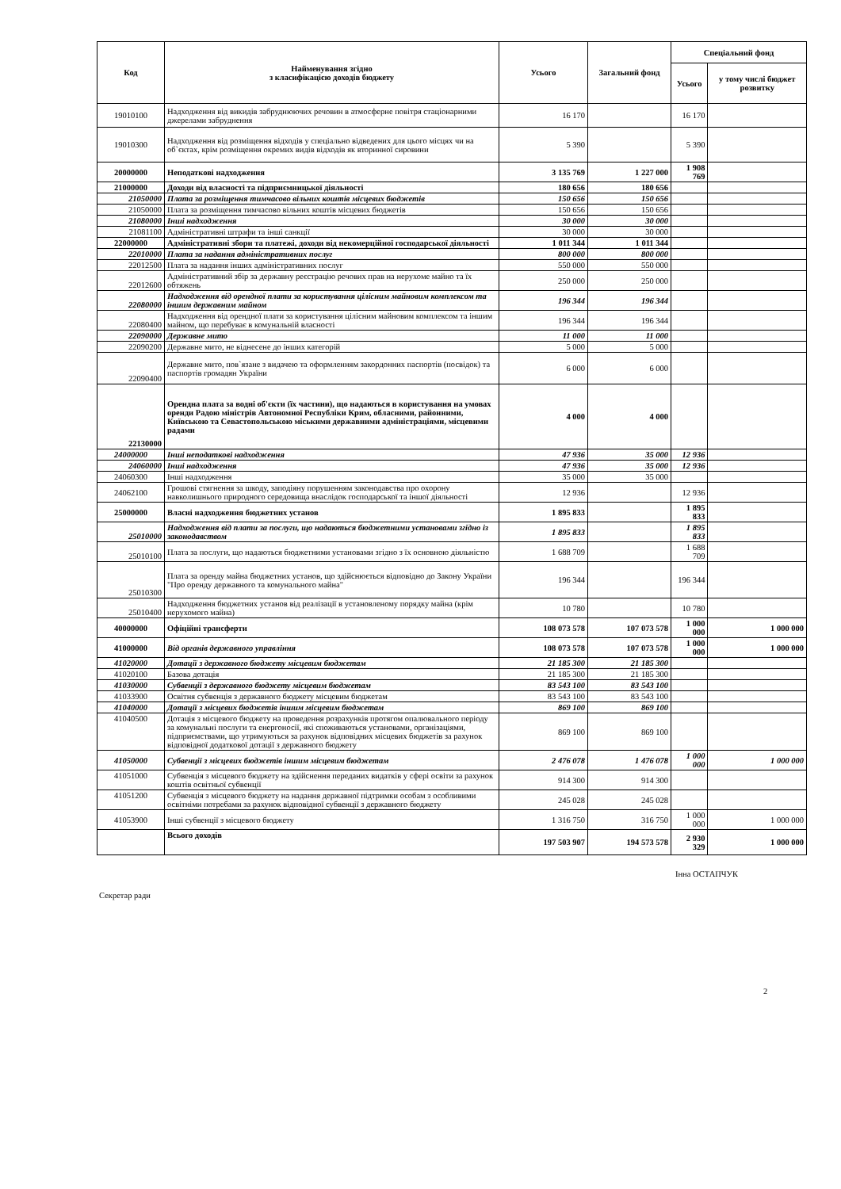| Код | Найменування згідно з класифікацією доходів бюджету | Усього | Загальний фонд | Спеціальний фонд | |
| --- | --- | --- | --- | --- | --- |
| | | | | Усього | у тому числі бюджет розвитку |
| 19010100 | Надходження від викидів забруднюючих речовин в атмосферне повітря стаціонарними джерелами забруднення | 16 170 | | 16 170 | |
| 19010300 | Надходження від розміщення відходів у спеціально відведених для цього місцях чи на об`єктах, крім розміщення окремих видів відходів як вторинної сировини | 5 390 | | 5 390 | |
| 20000000 | Неподаткові надходження | 3 135 769 | 1 227 000 | 1 908 769 | |
| 21000000 | Доходи від власності та підприємницької діяльності | 180 656 | 180 656 | | |
| 21050000 | Плата за розміщення тимчасово вільних коштів місцевих бюджетів | 150 656 | 150 656 | | |
| 21050000 | Плата за розміщення тимчасово вільних коштів місцевих бюджетів | 150 656 | 150 656 | | |
| 21080000 | Інші надходження | 30 000 | 30 000 | | |
| 21081100 | Адміністративні штрафи та інші санкції | 30 000 | 30 000 | | |
| 22000000 | Адміністративні збори та платежі, доходи від некомерційної господарської діяльності | 1 011 344 | 1 011 344 | | |
| 22010000 | Плата за надання адміністративних послуг | 800 000 | 800 000 | | |
| 22012500 | Плата за надання інших адміністративних послуг | 550 000 | 550 000 | | |
| 22012600 | Адміністративний збір за державну реєстрацію речових прав на нерухоме майно та їх обтяжень | 250 000 | 250 000 | | |
| 22080000 | Надходження від орендної плати за користування цілісним майновим комплексом та іншим державним майном | 196 344 | 196 344 | | |
| 22080400 | Надходження від орендної плати за користування цілісним майновим комплексом та іншим майном, що перебуває в комунальній власності | 196 344 | 196 344 | | |
| 22090000 | Державне мито | 11 000 | 11 000 | | |
| 22090200 | Державне мито, не віднесене до інших категорій | 5 000 | 5 000 | | |
| 22090400 | Державне мито, пов`язане з видачею та оформленням закордонних паспортів (посвідок) та паспортів громадян України | 6 000 | 6 000 | | |
| 22130000 | Орендна плата за водні об'єкти (їх частини), що надаються в користування на умовах оренди Радою міністрів Автономної Республіки Крим, обласними, районними, Київською та Севастопольською міськими державними адміністраціями, місцевими радами | 4 000 | 4 000 | | |
| 24000000 | Інші неподаткові надходження | 47 936 | 35 000 | 12 936 | |
| 24060000 | Інші надходження | 47 936 | 35 000 | 12 936 | |
| 24060300 | Інші надходження | 35 000 | 35 000 | | |
| 24062100 | Грошові стягнення за шкоду, заподіяну порушенням законодавства про охорону навколишнього природного середовища внаслідок господарської та іншої діяльності | 12 936 | | 12 936 | |
| 25000000 | Власні надходження бюджетних установ | 1 895 833 | | 1 895 833 | |
| 25010000 | Надходження від плати за послуги, що надаються бюджетними установами згідно із законодавством | 1 895 833 | | 1 895 833 | |
| 25010100 | Плата за послуги, що надаються бюджетними установами згідно з їх основною діяльністю | 1 688 709 | | 1 688 709 | |
| 25010300 | Плата за оренду майна бюджетних установ, що здійснюється відповідно до Закону України "Про оренду державного та комунального майна" | 196 344 | | 196 344 | |
| 25010400 | Надходження бюджетних установ від реалізації в установленому порядку майна (крім нерухомого майна) | 10 780 | | 10 780 | |
| 40000000 | Офіційні трансферти | 108 073 578 | 107 073 578 | 1 000 000 | 1 000 000 |
| 41000000 | Від органів державного управління | 108 073 578 | 107 073 578 | 1 000 000 | 1 000 000 |
| 41020000 | Дотації з державного бюджету місцевим бюджетам | 21 185 300 | 21 185 300 | | |
| 41020100 | Базова дотація | 21 185 300 | 21 185 300 | | |
| 41030000 | Субвенції з державного бюджету місцевим бюджетам | 83 543 100 | 83 543 100 | | |
| 41033900 | Освітня субвенція з державного бюджету місцевим бюджетам | 83 543 100 | 83 543 100 | | |
| 41040000 | Дотації з місцевих бюджетів іншим місцевим бюджетам | 869 100 | 869 100 | | |
| 41040500 | Дотація з місцевого бюджету на проведення розрахунків протягом опалювального періоду за комунальні послуги та енергоносії, які споживаються установами, організаціями, підприємствами, що утримуються за рахунок відповідних місцевих бюджетів за рахунок відповідної додаткової дотації з державного бюджету | 869 100 | 869 100 | | |
| 41050000 | Субвенції з місцевих бюджетів іншим місцевим бюджетам | 2 476 078 | 1 476 078 | 1 000 000 | 1 000 000 |
| 41051000 | Субвенція з місцевого бюджету на здійснення переданих видатків у сфері освіти за рахунок коштів освітньої субвенції | 914 300 | 914 300 | | |
| 41051200 | Субвенція з місцевого бюджету на надання державної підтримки особам з особливими освітніми потребами за рахунок відповідної субвенції з державного бюджету | 245 028 | 245 028 | | |
| 41053900 | Інші субвенції з місцевого бюджету | 1 316 750 | 316 750 | 1 000 000 | 1 000 000 |
| | Всього доходів | 197 503 907 | 194 573 578 | 2 930 329 | 1 000 000 |
Інна ОСТАПЧУК
Секретар ради
2